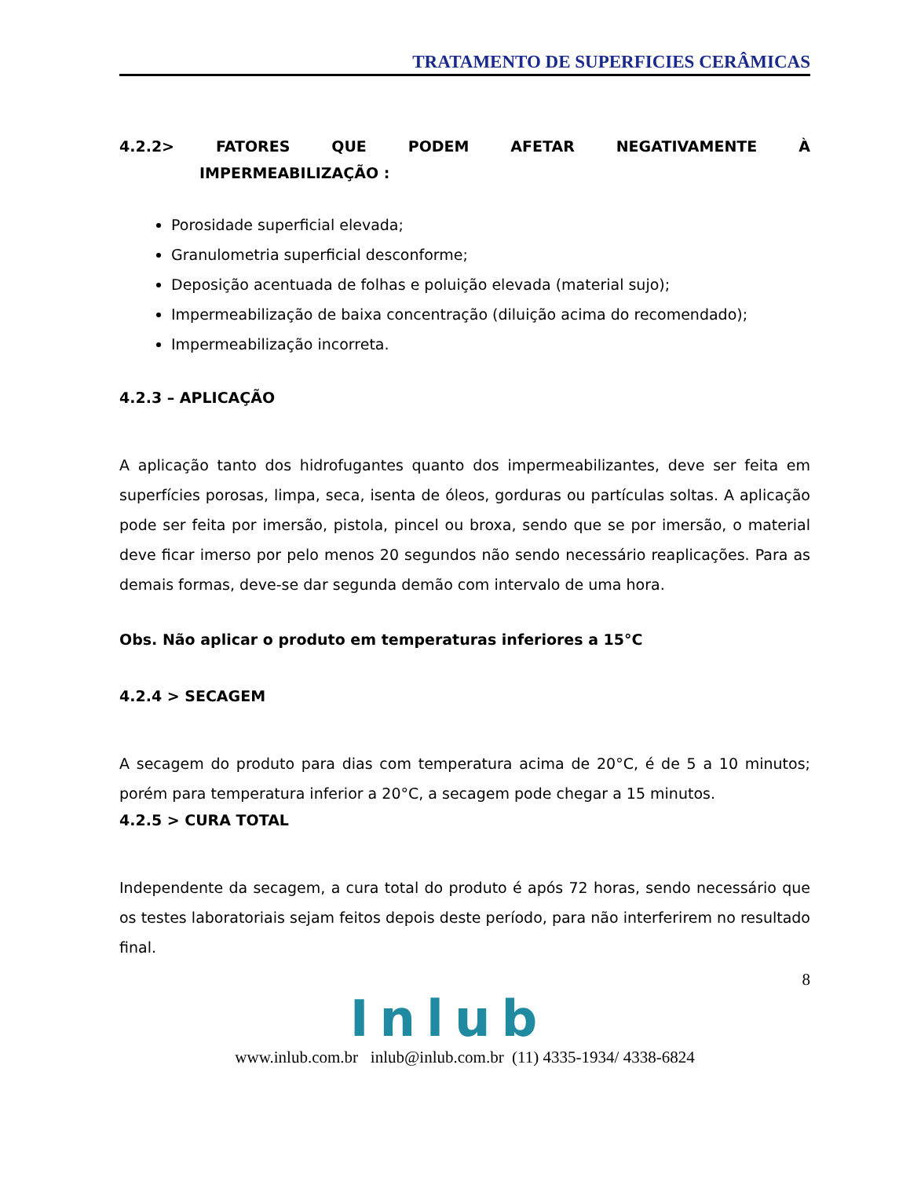TRATAMENTO DE SUPERFICIES CERÂMICAS
4.2.2> FATORES QUE PODEM AFETAR NEGATIVAMENTE À
IMPERMEABILIZAÇÃO :
Porosidade superficial elevada;
Granulometria superficial desconforme;
Deposição acentuada de folhas e poluição elevada (material sujo);
Impermeabilização de baixa concentração (diluição acima do recomendado);
Impermeabilização incorreta.
4.2.3 – APLICAÇÃO
A aplicação tanto dos hidrofugantes quanto dos impermeabilizantes, deve ser feita em superfícies porosas, limpa, seca, isenta de óleos, gorduras ou partículas soltas. A aplicação pode ser feita por imersão, pistola, pincel ou broxa, sendo que se por imersão, o material deve ficar imerso por pelo menos 20 segundos não sendo necessário reaplicações. Para as demais formas, deve-se dar segunda demão com intervalo de uma hora.
Obs. Não aplicar o produto em temperaturas inferiores a 15°C
4.2.4 > SECAGEM
A secagem do produto para dias com temperatura acima de 20°C, é de 5 a 10 minutos; porém para temperatura inferior a 20°C, a secagem pode chegar a 15 minutos.
4.2.5 > CURA TOTAL
Independente da secagem, a cura total do produto é após 72 horas, sendo necessário que os testes laboratoriais sejam feitos depois deste período, para não interferirem no resultado final.
8
Inlub
www.inlub.com.br inlub@inlub.com.br (11) 4335-1934/ 4338-6824